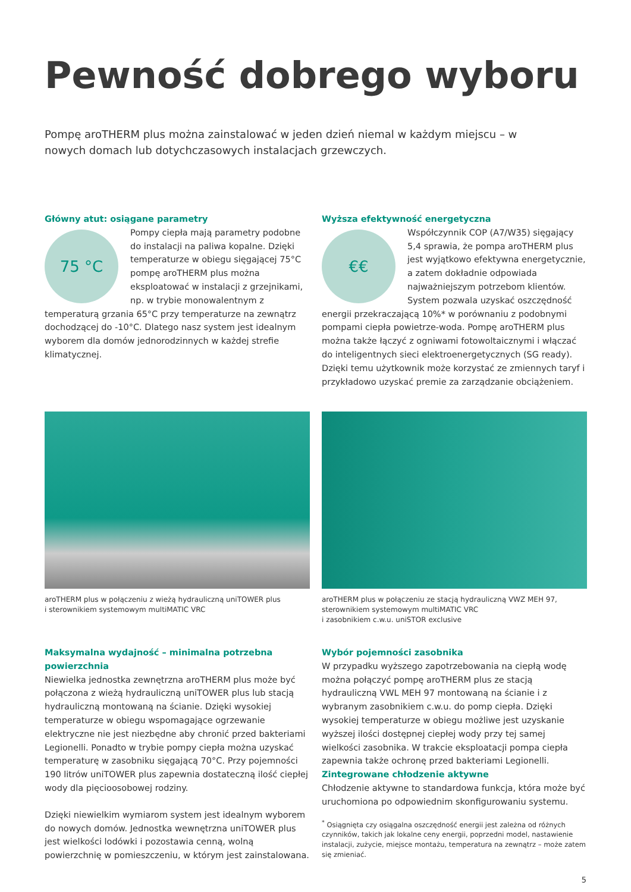Pewność dobrego wyboru
Pompę aroTHERM plus można zainstalować w jeden dzień niemal w każdym miejscu – w nowych domach lub dotychczasowych instalacjach grzewczych.
Główny atut: osiągane parametry
75 °C
Pompy ciepła mają parametry podobne do instalacji na paliwa kopalne. Dzięki temperaturze w obiegu sięgającej 75°C pompę aroTHERM plus można eksploatować w instalacji z grzejnikami, np. w trybie monowalentnym z temperaturą grzania 65°C przy temperaturze na zewnątrz dochodzącej do -10°C. Dlatego nasz system jest idealnym wyborem dla domów jednorodzinnych w każdej strefie klimatycznej.
Wyższa efektywność energetyczna
€€
Współczynnik COP (A7/W35) sięgający 5,4 sprawia, że pompa aroTHERM plus jest wyjątkowo efektywna energetycznie, a zatem dokładnie odpowiada najważniejszym potrzebom klientów. System pozwala uzyskać oszczędność energii przekraczającą 10%* w porównaniu z podobnymi pompami ciepła powietrze-woda. Pompę aroTHERM plus można także łączyć z ogniwami fotowoltaicznymi i włączać do inteligentnych sieci elektroenergetycznych (SG ready). Dzięki temu użytkownik może korzystać ze zmiennych taryf i przykładowo uzyskać premie za zarządzanie obciążeniem.
aroTHERM plus w połączeniu z wieżą hydrauliczną uniTOWER plus
i sterownikiem systemowym multiMATIC VRC
aroTHERM plus w połączeniu ze stacją hydrauliczną VWZ MEH 97,
sterownikiem systemowym multiMATIC VRC
i zasobnikiem c.w.u. uniSTOR exclusive
Maksymalna wydajność – minimalna potrzebna powierzchnia
Niewielka jednostka zewnętrzna aroTHERM plus może być połączona z wieżą hydrauliczną uniTOWER plus lub stacją hydrauliczną montowaną na ścianie. Dzięki wysokiej temperaturze w obiegu wspomagające ogrzewanie elektryczne nie jest niezbędne aby chronić przed bakteriami Legionelli. Ponadto w trybie pompy ciepła można uzyskać temperaturę w zasobniku sięgającą 70°C. Przy pojemności 190 litrów uniTOWER plus zapewnia dostateczną ilość ciepłej wody dla pięcioosobowej rodziny.
Dzięki niewielkim wymiarom system jest idealnym wyborem do nowych domów. Jednostka wewnętrzna uniTOWER plus jest wielkości lodówki i pozostawia cenną, wolną powierzchnię w pomieszczeniu, w którym jest zainstalowana.
Wybór pojemności zasobnika
W przypadku wyższego zapotrzebowania na ciepłą wodę można połączyć pompę aroTHERM plus ze stacją hydrauliczną VWL MEH 97 montowaną na ścianie i z wybranym zasobnikiem c.w.u. do pomp ciepła. Dzięki wysokiej temperaturze w obiegu możliwe jest uzyskanie wyższej ilości dostępnej ciepłej wody przy tej samej wielkości zasobnika. W trakcie eksploatacji pompa ciepła zapewnia także ochronę przed bakteriami Legionelli.
Zintegrowane chłodzenie aktywne
Chłodzenie aktywne to standardowa funkcja, która może być uruchomiona po odpowiednim skonfigurowaniu systemu.
<sup>*</sup> Osiągnięta czy osiągalna oszczędność energii jest zależna od różnych czynników, takich jak lokalne ceny energii, poprzedni model, nastawienie instalacji, zużycie, miejsce montażu, temperatura na zewnątrz – może zatem się zmieniać.
5